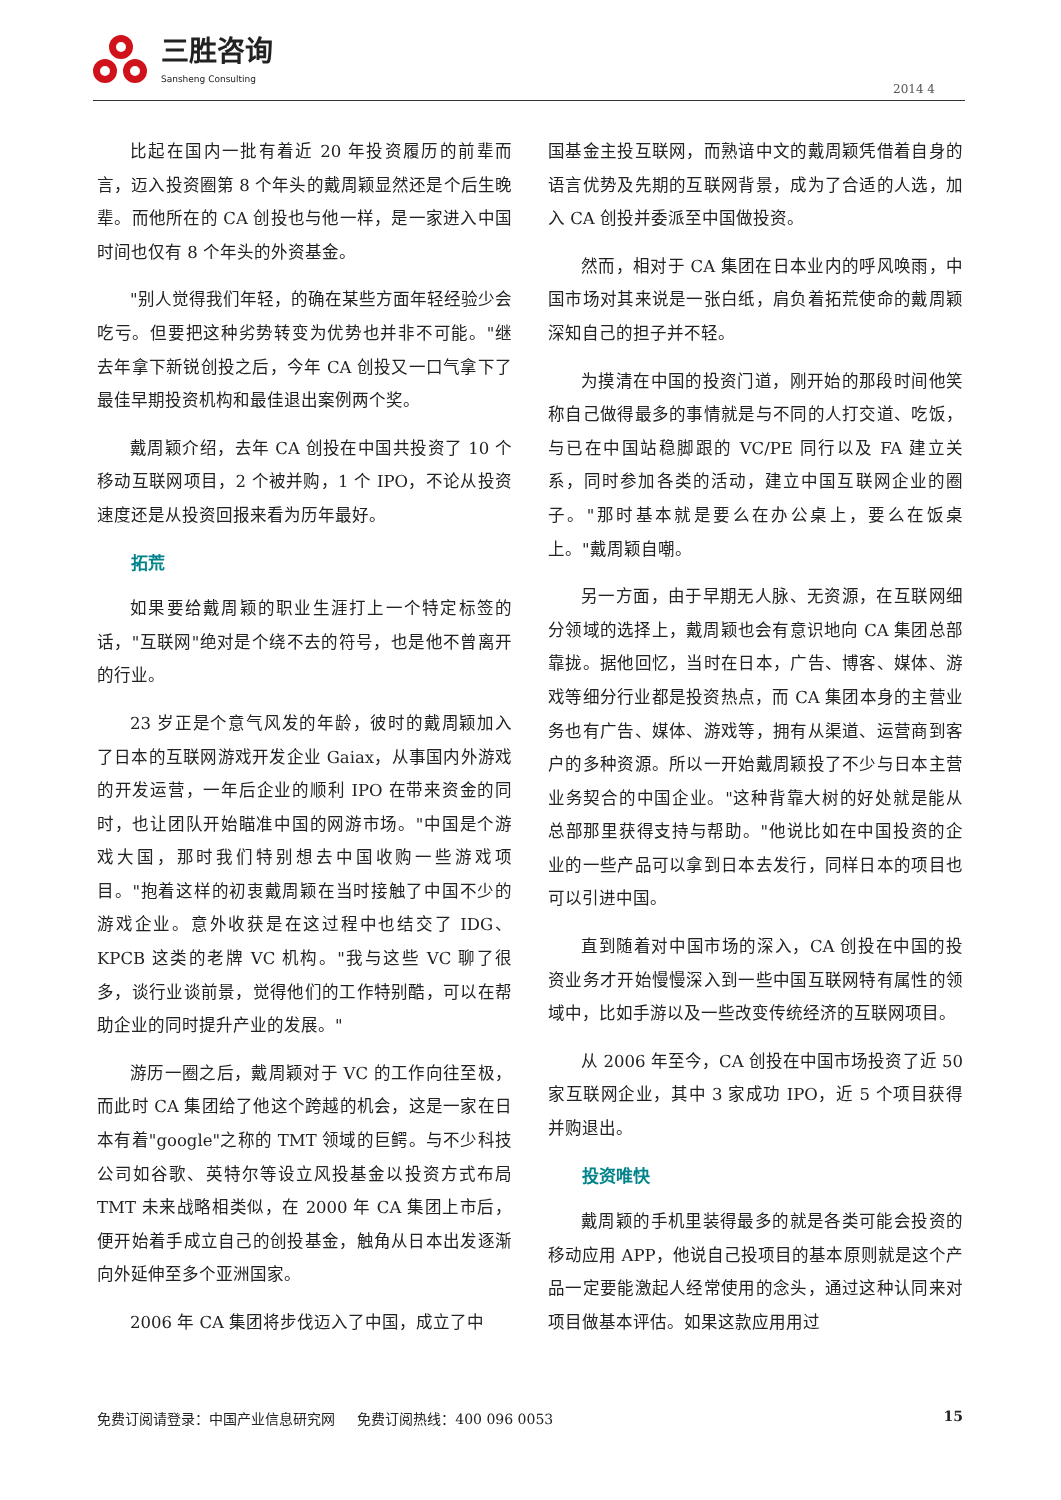三胜咨询
Sansheng Consulting
2014 4
比起在国内一批有着近 20 年投资履历的前辈而言，迈入投资圈第 8 个年头的戴周颖显然还是个后生晚辈。而他所在的 CA 创投也与他一样，是一家进入中国时间也仅有 8 个年头的外资基金。
"别人觉得我们年轻，的确在某些方面年轻经验少会吃亏。但要把这种劣势转变为优势也并非不可能。"继去年拿下新锐创投之后，今年 CA 创投又一口气拿下了最佳早期投资机构和最佳退出案例两个奖。
戴周颖介绍，去年 CA 创投在中国共投资了 10 个移动互联网项目，2 个被并购，1 个 IPO，不论从投资速度还是从投资回报来看为历年最好。
拓荒
如果要给戴周颖的职业生涯打上一个特定标签的话，"互联网"绝对是个绕不去的符号，也是他不曾离开的行业。
23 岁正是个意气风发的年龄，彼时的戴周颖加入了日本的互联网游戏开发企业 Gaiax，从事国内外游戏的开发运营，一年后企业的顺利 IPO 在带来资金的同时，也让团队开始瞄准中国的网游市场。"中国是个游戏大国，那时我们特别想去中国收购一些游戏项目。"抱着这样的初衷戴周颖在当时接触了中国不少的游戏企业。意外收获是在这过程中也结交了 IDG、KPCB 这类的老牌 VC 机构。"我与这些 VC 聊了很多，谈行业谈前景，觉得他们的工作特别酷，可以在帮助企业的同时提升产业的发展。"
游历一圈之后，戴周颖对于 VC 的工作向往至极，而此时 CA 集团给了他这个跨越的机会，这是一家在日本有着"google"之称的 TMT 领域的巨鳄。与不少科技公司如谷歌、英特尔等设立风投基金以投资方式布局 TMT 未来战略相类似，在 2000 年 CA 集团上市后，便开始着手成立自己的创投基金，触角从日本出发逐渐向外延伸至多个亚洲国家。
2006 年 CA 集团将步伐迈入了中国，成立了中
国基金主投互联网，而熟谙中文的戴周颖凭借着自身的语言优势及先期的互联网背景，成为了合适的人选，加入 CA 创投并委派至中国做投资。
然而，相对于 CA 集团在日本业内的呼风唤雨，中国市场对其来说是一张白纸，肩负着拓荒使命的戴周颖深知自己的担子并不轻。
为摸清在中国的投资门道，刚开始的那段时间他笑称自己做得最多的事情就是与不同的人打交道、吃饭，与已在中国站稳脚跟的 VC/PE 同行以及 FA 建立关系，同时参加各类的活动，建立中国互联网企业的圈子。"那时基本就是要么在办公桌上，要么在饭桌上。"戴周颖自嘲。
另一方面，由于早期无人脉、无资源，在互联网细分领域的选择上，戴周颖也会有意识地向 CA 集团总部靠拢。据他回忆，当时在日本，广告、博客、媒体、游戏等细分行业都是投资热点，而 CA 集团本身的主营业务也有广告、媒体、游戏等，拥有从渠道、运营商到客户的多种资源。所以一开始戴周颖投了不少与日本主营业务契合的中国企业。"这种背靠大树的好处就是能从总部那里获得支持与帮助。"他说比如在中国投资的企业的一些产品可以拿到日本去发行，同样日本的项目也可以引进中国。
直到随着对中国市场的深入，CA 创投在中国的投资业务才开始慢慢深入到一些中国互联网特有属性的领域中，比如手游以及一些改变传统经济的互联网项目。
从 2006 年至今，CA 创投在中国市场投资了近 50 家互联网企业，其中 3 家成功 IPO，近 5 个项目获得并购退出。
投资唯快
戴周颖的手机里装得最多的就是各类可能会投资的移动应用 APP，他说自己投项目的基本原则就是这个产品一定要能激起人经常使用的念头，通过这种认同来对项目做基本评估。如果这款应用用过
免费订阅请登录：中国产业信息研究网 免费订阅热线：400 096 0053 15